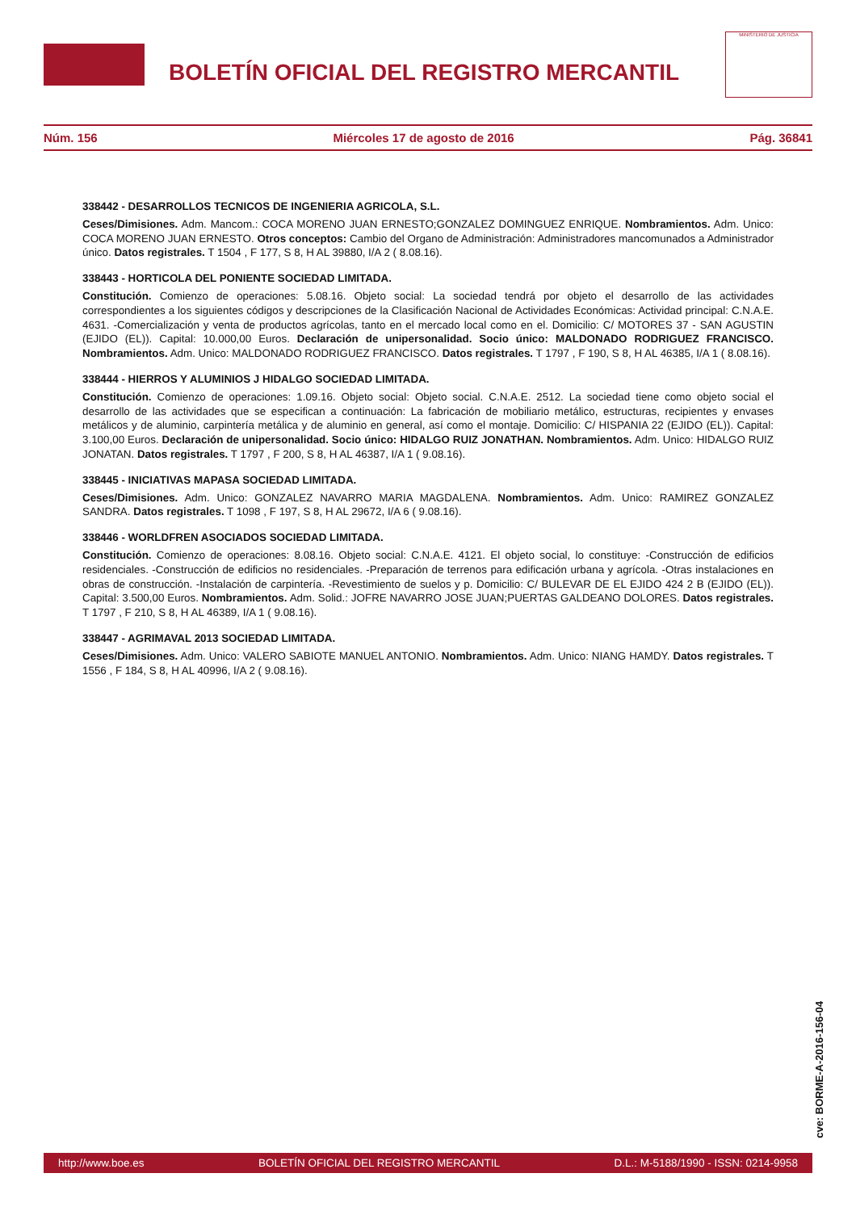BOLETÍN OFICIAL DEL REGISTRO MERCANTIL
MINISTERIO DE JUSTICIA
Núm. 156 Miércoles 17 de agosto de 2016 Pág. 36841
338442 - DESARROLLOS TECNICOS DE INGENIERIA AGRICOLA, S.L.
Ceses/Dimisiones. Adm. Mancom.: COCA MORENO JUAN ERNESTO;GONZALEZ DOMINGUEZ ENRIQUE. Nombramientos. Adm. Unico: COCA MORENO JUAN ERNESTO. Otros conceptos: Cambio del Organo de Administración: Administradores mancomunados a Administrador único. Datos registrales. T 1504 , F 177, S 8, H AL 39880, I/A 2 ( 8.08.16).
338443 - HORTICOLA DEL PONIENTE SOCIEDAD LIMITADA.
Constitución. Comienzo de operaciones: 5.08.16. Objeto social: La sociedad tendrá por objeto el desarrollo de las actividades correspondientes a los siguientes códigos y descripciones de la Clasificación Nacional de Actividades Económicas: Actividad principal: C.N.A.E. 4631. -Comercialización y venta de productos agrícolas, tanto en el mercado local como en el. Domicilio: C/ MOTORES 37 - SAN AGUSTIN (EJIDO (EL)). Capital: 10.000,00 Euros. Declaración de unipersonalidad. Socio único: MALDONADO RODRIGUEZ FRANCISCO. Nombramientos. Adm. Unico: MALDONADO RODRIGUEZ FRANCISCO. Datos registrales. T 1797 , F 190, S 8, H AL 46385, I/A 1 ( 8.08.16).
338444 - HIERROS Y ALUMINIOS J HIDALGO SOCIEDAD LIMITADA.
Constitución. Comienzo de operaciones: 1.09.16. Objeto social: Objeto social. C.N.A.E. 2512. La sociedad tiene como objeto social el desarrollo de las actividades que se especifican a continuación: La fabricación de mobiliario metálico, estructuras, recipientes y envases metálicos y de aluminio, carpintería metálica y de aluminio en general, así como el montaje. Domicilio: C/ HISPANIA 22 (EJIDO (EL)). Capital: 3.100,00 Euros. Declaración de unipersonalidad. Socio único: HIDALGO RUIZ JONATHAN. Nombramientos. Adm. Unico: HIDALGO RUIZ JONATAN. Datos registrales. T 1797 , F 200, S 8, H AL 46387, I/A 1 ( 9.08.16).
338445 - INICIATIVAS MAPASA SOCIEDAD LIMITADA.
Ceses/Dimisiones. Adm. Unico: GONZALEZ NAVARRO MARIA MAGDALENA. Nombramientos. Adm. Unico: RAMIREZ GONZALEZ SANDRA. Datos registrales. T 1098 , F 197, S 8, H AL 29672, I/A 6 ( 9.08.16).
338446 - WORLDFREN ASOCIADOS SOCIEDAD LIMITADA.
Constitución. Comienzo de operaciones: 8.08.16. Objeto social: C.N.A.E. 4121. El objeto social, lo constituye: -Construcción de edificios residenciales. -Construcción de edificios no residenciales. -Preparación de terrenos para edificación urbana y agrícola. -Otras instalaciones en obras de construcción. -Instalación de carpintería. -Revestimiento de suelos y p. Domicilio: C/ BULEVAR DE EL EJIDO 424 2 B (EJIDO (EL)). Capital: 3.500,00 Euros. Nombramientos. Adm. Solid.: JOFRE NAVARRO JOSE JUAN;PUERTAS GALDEANO DOLORES. Datos registrales. T 1797 , F 210, S 8, H AL 46389, I/A 1 ( 9.08.16).
338447 - AGRIMAVAL 2013 SOCIEDAD LIMITADA.
Ceses/Dimisiones. Adm. Unico: VALERO SABIOTE MANUEL ANTONIO. Nombramientos. Adm. Unico: NIANG HAMDY. Datos registrales. T 1556 , F 184, S 8, H AL 40996, I/A 2 ( 9.08.16).
cve: BORME-A-2016-156-04
http://www.boe.es BOLETÍN OFICIAL DEL REGISTRO MERCANTIL D.L.: M-5188/1990 - ISSN: 0214-9958